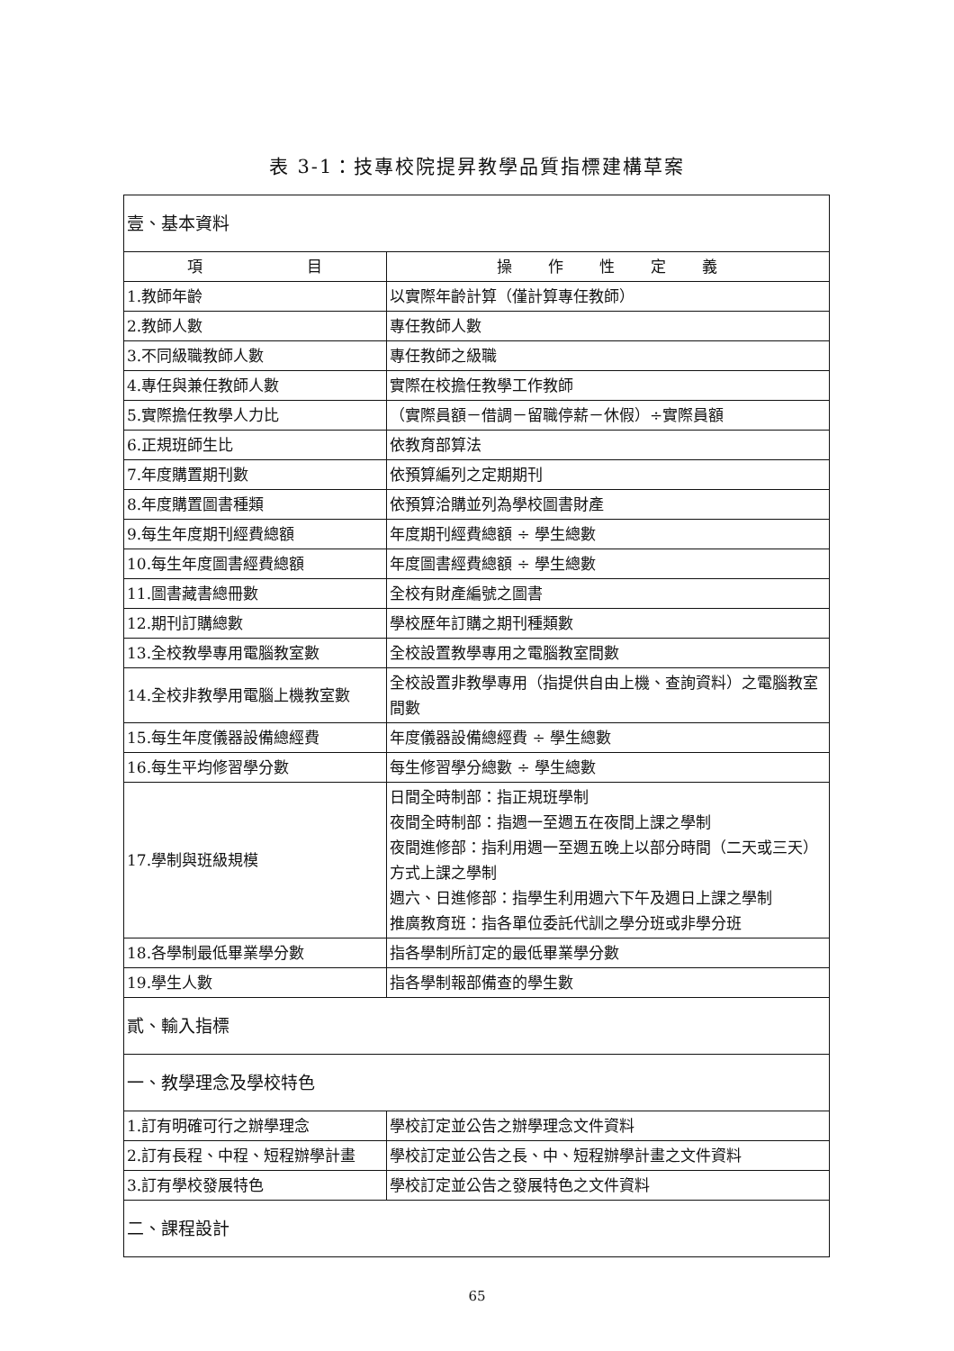表 3-1：技專校院提昇教學品質指標建構草案
| 壹、基本資料 | |
| 項 目 | 操 作 性 定 義 |
| 1.教師年齡 | 以實際年齡計算（僅計算專任教師） |
| 2.教師人數 | 專任教師人數 |
| 3.不同級職教師人數 | 專任教師之級職 |
| 4.專任與兼任教師人數 | 實際在校擔任教學工作教師 |
| 5.實際擔任教學人力比 | （實際員額－借調－留職停薪－休假）÷實際員額 |
| 6.正規班師生比 | 依教育部算法 |
| 7.年度購置期刊數 | 依預算編列之定期期刊 |
| 8.年度購置圖書種類 | 依預算洽購並列為學校圖書財產 |
| 9.每生年度期刊經費總額 | 年度期刊經費總額 ÷ 學生總數 |
| 10.每生年度圖書經費總額 | 年度圖書經費總額 ÷ 學生總數 |
| 11.圖書藏書總冊數 | 全校有財產編號之圖書 |
| 12.期刊訂購總數 | 學校歷年訂購之期刊種類數 |
| 13.全校教學專用電腦教室數 | 全校設置教學專用之電腦教室間數 |
| 14.全校非教學用電腦上機教室數 | 全校設置非教學專用（指提供自由上機、查詢資料）之電腦教室間數 |
| 15.每生年度儀器設備總經費 | 年度儀器設備總經費 ÷ 學生總數 |
| 16.每生平均修習學分數 | 每生修習學分總數 ÷ 學生總數 |
| 17.學制與班級規模 | 日間全時制部：指正規班學制 夜間全時制部：指週一至週五在夜間上課之學制 夜間進修部：指利用週一至週五晚上以部分時間（二天或三天）方式上課之學制 週六、日進修部：指學生利用週六下午及週日上課之學制 推廣教育班：指各單位委託代訓之學分班或非學分班 |
| 18.各學制最低畢業學分數 | 指各學制所訂定的最低畢業學分數 |
| 19.學生人數 | 指各學制報部備查的學生數 |
| 貳、輸入指標 | |
| 一、教學理念及學校特色 | |
| 1.訂有明確可行之辦學理念 | 學校訂定並公告之辦學理念文件資料 |
| 2.訂有長程、中程、短程辦學計畫 | 學校訂定並公告之長、中、短程辦學計畫之文件資料 |
| 3.訂有學校發展特色 | 學校訂定並公告之發展特色之文件資料 |
| 二、課程設計 | |
65